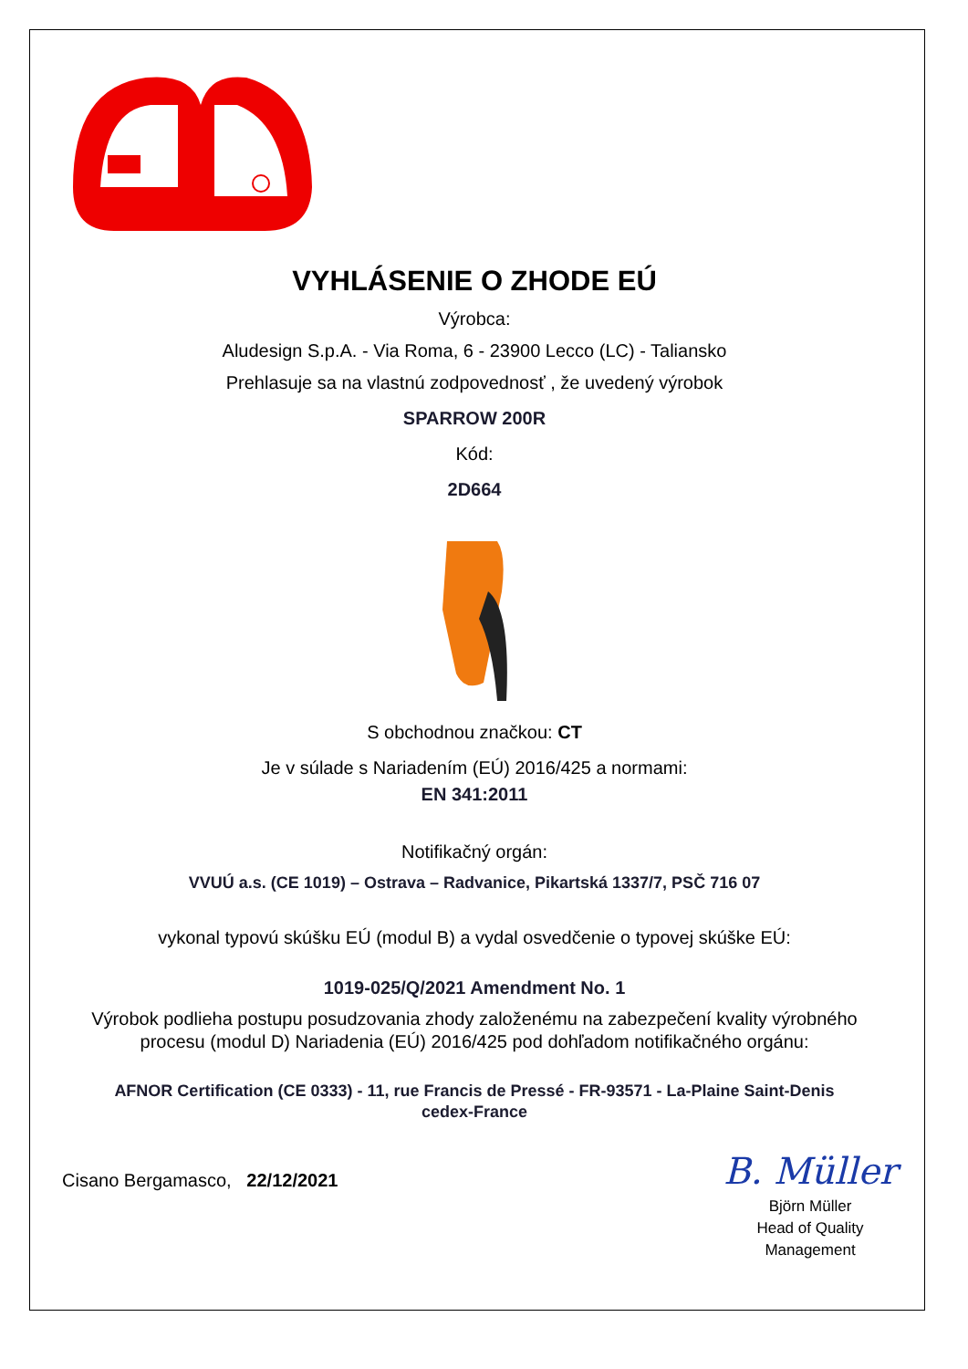VYHLÁSENIE O ZHODE EÚ
Výrobca:
Aludesign S.p.A. - Via Roma, 6 - 23900 Lecco (LC) - Taliansko
Prehlasuje sa na vlastnú zodpovednosť , že uvedený výrobok
SPARROW 200R
Kód:
2D664
S obchodnou značkou: CT
Je v súlade s Nariadením (EÚ) 2016/425 a normami:
EN 341:2011
Notifikačný orgán:
VVUÚ a.s. (CE 1019) – Ostrava – Radvanice, Pikartská 1337/7, PSČ 716 07
vykonal typovú skúšku EÚ (modul B) a vydal osvedčenie o typovej skúške EÚ:
1019-025/Q/2021 Amendment No. 1
Výrobok podlieha postupu posudzovania zhody založenému na zabezpečení kvality výrobného
procesu (modul D) Nariadenia (EÚ) 2016/425 pod dohľadom notifikačného orgánu:
AFNOR Certification (CE 0333) - 11, rue Francis de Pressé - FR-93571 - La-Plaine Saint-Denis
cedex-France
Cisano Bergamasco, 22/12/2021
B. Müller
Björn Müller
Head of Quality
Management